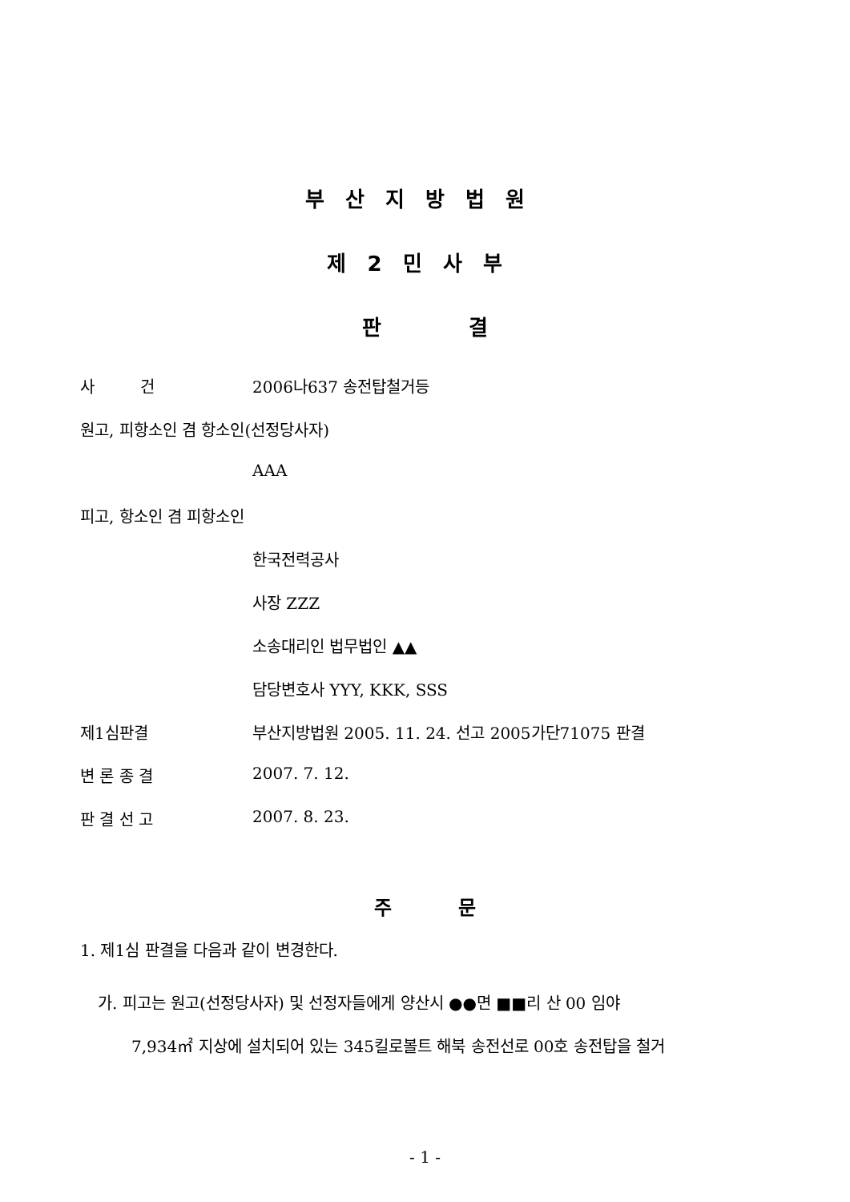부산지방법원
제2민사부
판 결
사 건 2006나637 송전탑철거등
원고, 피항소인 겸 항소인(선정당사자)
AAA
피고, 항소인 겸 피항소인
한국전력공사
사장 ZZZ
소송대리인 법무법인 ▲▲
담당변호사 YYY, KKK, SSS
제1심판결 부산지방법원 2005. 11. 24. 선고 2005가단71075 판결
변 론 종 결 2007. 7. 12.
판 결 선 고 2007. 8. 23.
주 문
1. 제1심 판결을 다음과 같이 변경한다.
가. 피고는 원고(선정당사자) 및 선정자들에게 양산시 ●●면 ■■리 산 00 임야
7,934㎡ 지상에 설치되어 있는 345킬로볼트 해북 송전선로 00호 송전탑을 철거
- 1 -